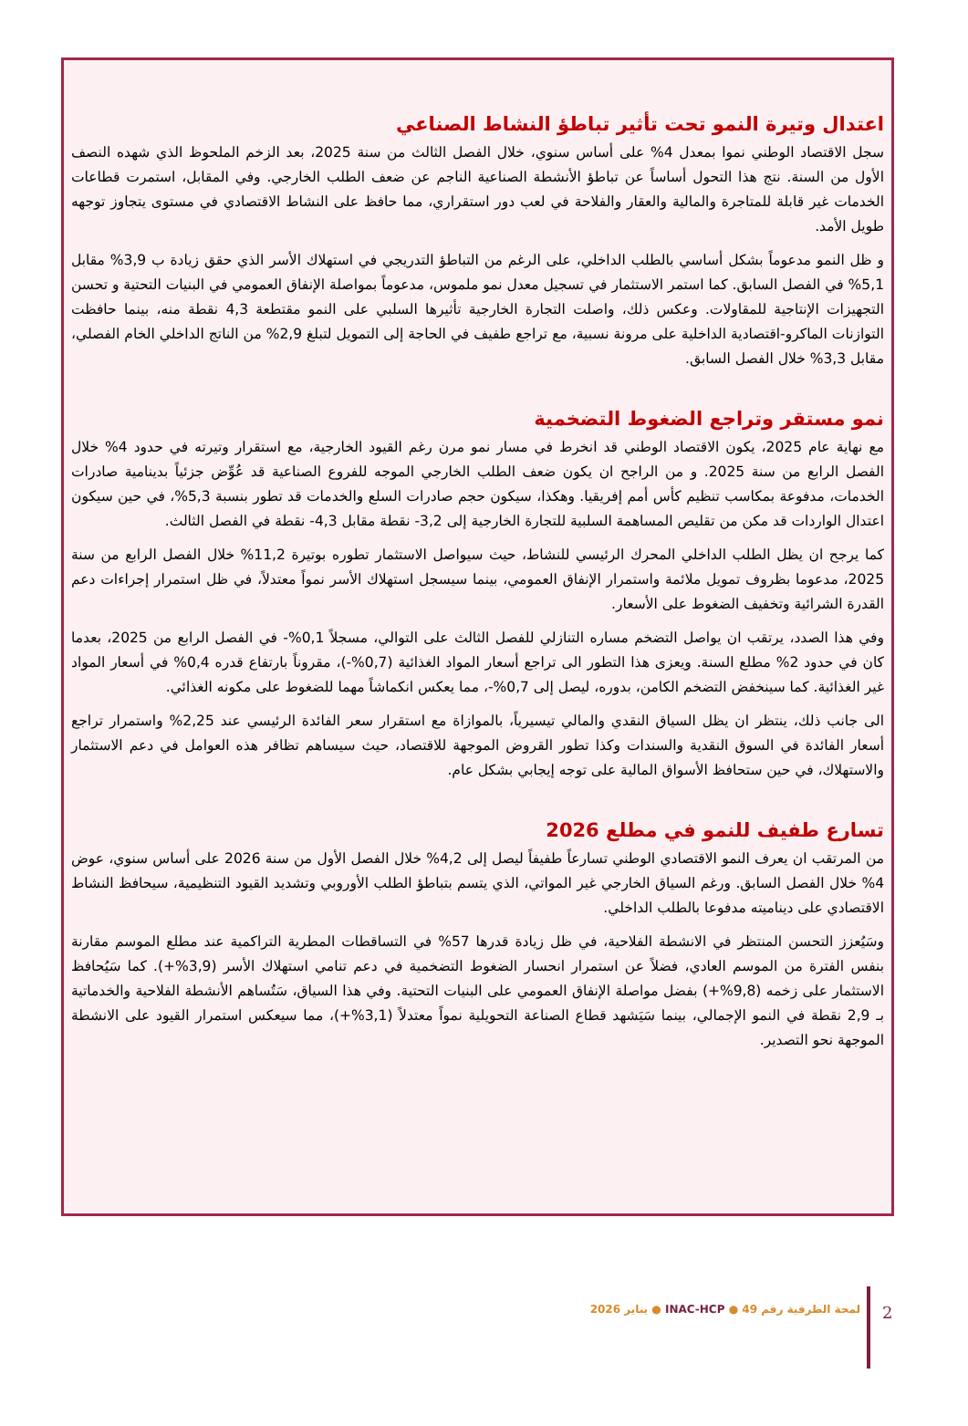اعتدال وتيرة النمو تحت تأثير تباطؤ النشاط الصناعي
سجل الاقتصاد الوطني نموا بمعدل 4% على أساس سنوي، خلال الفصل الثالث من سنة 2025، بعد الزخم الملحوظ الذي شهده النصف الأول من السنة. نتج هذا التحول أساساً عن تباطؤ الأنشطة الصناعية الناجم عن ضعف الطلب الخارجي. وفي المقابل، استمرت قطاعات الخدمات غير قابلة للمتاجرة والمالية والعقار والفلاحة في لعب دور استقراري، مما حافظ على النشاط الاقتصادي في مستوى يتجاوز توجهه طويل الأمد.
و ظل النمو مدعوماً بشكل أساسي بالطلب الداخلي، على الرغم من التباطؤ التدريجي في استهلاك الأسر الذي حقق زيادة ب 3,9% مقابل 5,1% في الفصل السابق. كما استمر الاستثمار في تسجيل معدل نمو ملموس، مدعوماً بمواصلة الإنفاق العمومي في البنيات التحتية و تحسن التجهيزات الإنتاجية للمقاولات. وعكس ذلك، واصلت التجارة الخارجية تأثيرها السلبي على النمو مقتطعة 4,3 نقطة منه، بينما حافظت التوازنات الماكرو-اقتصادية الداخلية على مرونة نسبية، مع تراجع طفيف في الحاجة إلى التمويل لتبلغ 2,9% من الناتج الداخلي الخام الفصلي، مقابل 3,3% خلال الفصل السابق.
نمو مستقر وتراجع الضغوط التضخمية
مع نهاية عام 2025، يكون الاقتصاد الوطني قد انخرط في مسار نمو مرن رغم القيود الخارجية، مع استقرار وتيرته في حدود 4% خلال الفصل الرابع من سنة 2025. و من الراجح ان يكون ضعف الطلب الخارجي الموجه للفروع الصناعية قد عُوِّض جزئياً بدينامية صادرات الخدمات، مدفوعة بمكاسب تنظيم كأس أمم إفريقيا. وهكذا، سيكون حجم صادرات السلع والخدمات قد تطور بنسبة 5,3%، في حين سيكون اعتدال الواردات قد مكن من تقليص المساهمة السلبية للتجارة الخارجية إلى 3,2- نقطة مقابل 4,3- نقطة في الفصل الثالث.
كما يرجح ان يظل الطلب الداخلي المحرك الرئيسي للنشاط، حيث سيواصل الاستثمار تطوره بوتيرة 11,2% خلال الفصل الرابع من سنة 2025، مدعوما بظروف تمويل ملائمة واستمرار الإنفاق العمومي، بينما سيسجل استهلاك الأسر نمواً معتدلاً، في ظل استمرار إجراءات دعم القدرة الشرائية وتخفيف الضغوط على الأسعار.
وفي هذا الصدد، يرتقب ان يواصل التضخم مساره التنازلي للفصل الثالث على التوالي، مسجلاً 0,1%- في الفصل الرابع من 2025، بعدما كان في حدود 2% مطلع السنة. ويعزى هذا التطور الى تراجع أسعار المواد الغذائية (0,7%-)، مقروناً بارتفاع قدره 0,4% في أسعار المواد غير الغذائية. كما سينخفض التضخم الكامن، بدوره، ليصل إلى 0,7%-، مما يعكس انكماشاً مهما للضغوط على مكونه الغذائي.
الى جانب ذلك، ينتظر ان يظل السياق النقدي والمالي تيسيرياً، بالموازاة مع استقرار سعر الفائدة الرئيسي عند 2,25% واستمرار تراجع أسعار الفائدة في السوق النقدية والسندات وكذا تطور القروض الموجهة للاقتصاد، حيث سيساهم تظافر هذه العوامل في دعم الاستثمار والاستهلاك، في حين ستحافظ الأسواق المالية على توجه إيجابي بشكل عام.
تسارع طفيف للنمو في مطلع 2026
من المرتقب ان يعرف النمو الاقتصادي الوطني تسارعاً طفيفاً ليصل إلى 4,2% خلال الفصل الأول من سنة 2026 على أساس سنوي، عوض 4% خلال الفصل السابق. ورغم السياق الخارجي غير المواتي، الذي يتسم بتباطؤ الطلب الأوروبي وتشديد القيود التنظيمية، سيحافظ النشاط الاقتصادي على ديناميته مدفوعا بالطلب الداخلي.
وسَيُعزز التحسن المنتظر في الانشطة الفلاحية، في ظل زيادة قدرها 57% في التساقطات المطرية التراكمية عند مطلع الموسم مقارنة بنفس الفترة من الموسم العادي، فضلاً عن استمرار انحسار الضغوط التضخمية في دعم تنامي استهلاك الأسر (3,9%+). كما سَيُحافظ الاستثمار على زخمه (9,8%+) بفضل مواصلة الإنفاق العمومي على البنيات التحتية. وفي هذا السياق، سَتُساهم الأنشطة الفلاحية والخدماتية بـ 2,9 نقطة في النمو الإجمالي، بينما سَيَشهد قطاع الصناعة التحويلية نمواً معتدلاً (3,1%+)، مما سيعكس استمرار القيود على الانشطة الموجهة نحو التصدير.
لمحة الظرفية رقم 49 ● INAC-HCP ● يناير 2026 2